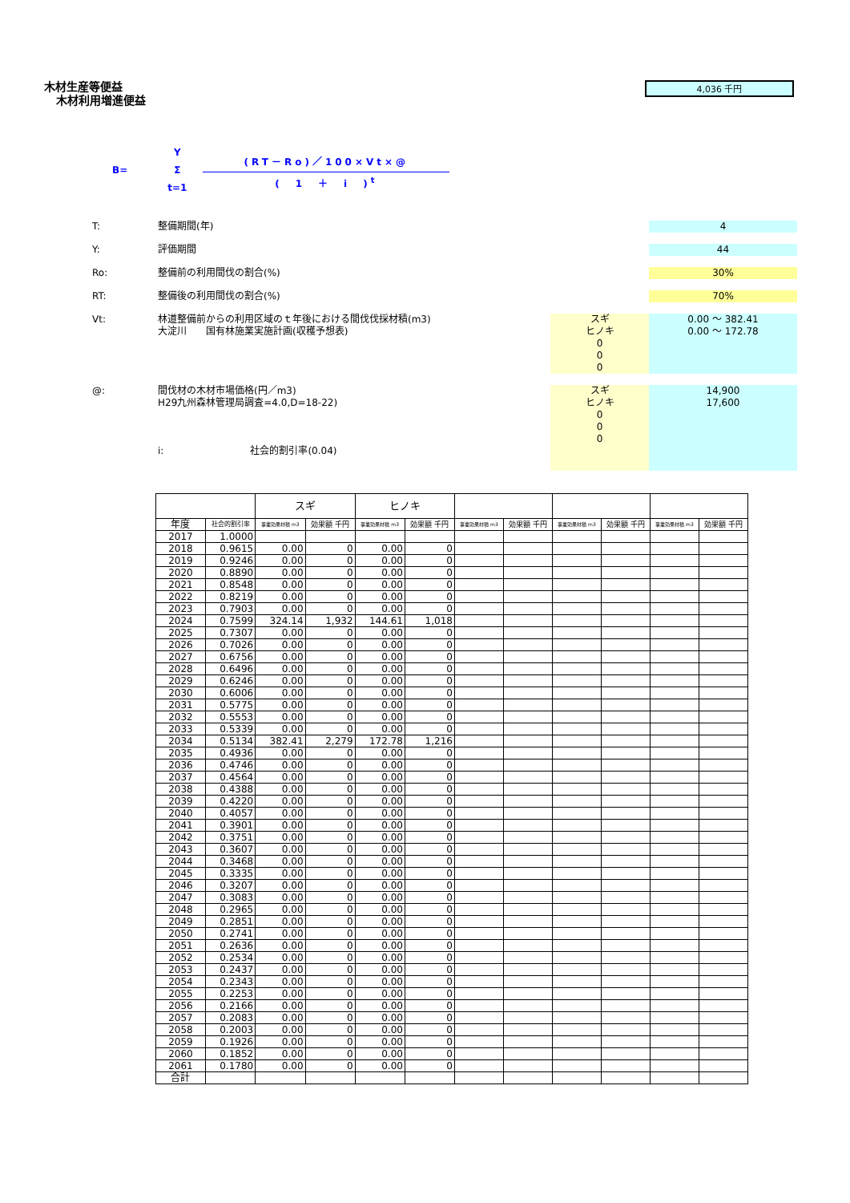木材生産等便益
木材利用増進便益
4,036 千円
B=
Y
Σ
t=1
(RT－Ro)／100×Vt×@
(　1　＋　i　)<sup>t</sup>
T: 整備期間(年) 4
Y: 評価期間 44
Ro: 整備前の利用間伐の割合(%) 30%
RT: 整備後の利用間伐の割合(%) 70%
Vt: 林道整備前からの利用区域のｔ年後における間伐伐採材積(m3)
大淀川　　国有林施業実施計画(収穫予想表)
スギ
ヒノキ
0
0
0
0.00 ～ 382.41
0.00 ～ 172.78
@: 間伐材の木材市場価格(円／m3)
H29九州森林管理局調査=4.0,D=18-22)
i:　　　　　　　　　社会的割引率(0.04)
スギ
ヒノキ
0
0
0
14,900
17,600
| | | スギ | | ヒノキ | | | | | | | |
| --- | --- | --- | --- | --- | --- | --- | --- | --- | --- | --- | --- |
| 年度 | 社会的割引率 | 事業効果材積 m3 | 効果額 千円 | 事業効果材積 m3 | 効果額 千円 | 事業効果材積 m3 | 効果額 千円 | 事業効果材積 m3 | 効果額 千円 | 事業効果材積 m3 | 効果額 千円 |
| 2017 | 1.0000 | | | | | | | | | | |
| 2018 | 0.9615 | 0.00 | 0 | 0.00 | 0 | | | | | | |
| 2019 | 0.9246 | 0.00 | 0 | 0.00 | 0 | | | | | | |
| 2020 | 0.8890 | 0.00 | 0 | 0.00 | 0 | | | | | | |
| 2021 | 0.8548 | 0.00 | 0 | 0.00 | 0 | | | | | | |
| 2022 | 0.8219 | 0.00 | 0 | 0.00 | 0 | | | | | | |
| 2023 | 0.7903 | 0.00 | 0 | 0.00 | 0 | | | | | | |
| 2024 | 0.7599 | 324.14 | 1,932 | 144.61 | 1,018 | | | | | | |
| 2025 | 0.7307 | 0.00 | 0 | 0.00 | 0 | | | | | | |
| 2026 | 0.7026 | 0.00 | 0 | 0.00 | 0 | | | | | | |
| 2027 | 0.6756 | 0.00 | 0 | 0.00 | 0 | | | | | | |
| 2028 | 0.6496 | 0.00 | 0 | 0.00 | 0 | | | | | | |
| 2029 | 0.6246 | 0.00 | 0 | 0.00 | 0 | | | | | | |
| 2030 | 0.6006 | 0.00 | 0 | 0.00 | 0 | | | | | | |
| 2031 | 0.5775 | 0.00 | 0 | 0.00 | 0 | | | | | | |
| 2032 | 0.5553 | 0.00 | 0 | 0.00 | 0 | | | | | | |
| 2033 | 0.5339 | 0.00 | 0 | 0.00 | 0 | | | | | | |
| 2034 | 0.5134 | 382.41 | 2,279 | 172.78 | 1,216 | | | | | | |
| 2035 | 0.4936 | 0.00 | 0 | 0.00 | 0 | | | | | | |
| 2036 | 0.4746 | 0.00 | 0 | 0.00 | 0 | | | | | | |
| 2037 | 0.4564 | 0.00 | 0 | 0.00 | 0 | | | | | | |
| 2038 | 0.4388 | 0.00 | 0 | 0.00 | 0 | | | | | | |
| 2039 | 0.4220 | 0.00 | 0 | 0.00 | 0 | | | | | | |
| 2040 | 0.4057 | 0.00 | 0 | 0.00 | 0 | | | | | | |
| 2041 | 0.3901 | 0.00 | 0 | 0.00 | 0 | | | | | | |
| 2042 | 0.3751 | 0.00 | 0 | 0.00 | 0 | | | | | | |
| 2043 | 0.3607 | 0.00 | 0 | 0.00 | 0 | | | | | | |
| 2044 | 0.3468 | 0.00 | 0 | 0.00 | 0 | | | | | | |
| 2045 | 0.3335 | 0.00 | 0 | 0.00 | 0 | | | | | | |
| 2046 | 0.3207 | 0.00 | 0 | 0.00 | 0 | | | | | | |
| 2047 | 0.3083 | 0.00 | 0 | 0.00 | 0 | | | | | | |
| 2048 | 0.2965 | 0.00 | 0 | 0.00 | 0 | | | | | | |
| 2049 | 0.2851 | 0.00 | 0 | 0.00 | 0 | | | | | | |
| 2050 | 0.2741 | 0.00 | 0 | 0.00 | 0 | | | | | | |
| 2051 | 0.2636 | 0.00 | 0 | 0.00 | 0 | | | | | | |
| 2052 | 0.2534 | 0.00 | 0 | 0.00 | 0 | | | | | | |
| 2053 | 0.2437 | 0.00 | 0 | 0.00 | 0 | | | | | | |
| 2054 | 0.2343 | 0.00 | 0 | 0.00 | 0 | | | | | | |
| 2055 | 0.2253 | 0.00 | 0 | 0.00 | 0 | | | | | | |
| 2056 | 0.2166 | 0.00 | 0 | 0.00 | 0 | | | | | | |
| 2057 | 0.2083 | 0.00 | 0 | 0.00 | 0 | | | | | | |
| 2058 | 0.2003 | 0.00 | 0 | 0.00 | 0 | | | | | | |
| 2059 | 0.1926 | 0.00 | 0 | 0.00 | 0 | | | | | | |
| 2060 | 0.1852 | 0.00 | 0 | 0.00 | 0 | | | | | | |
| 2061 | 0.1780 | 0.00 | 0 | 0.00 | 0 | | | | | | |
| 合計 | | | | | | | | | | | |